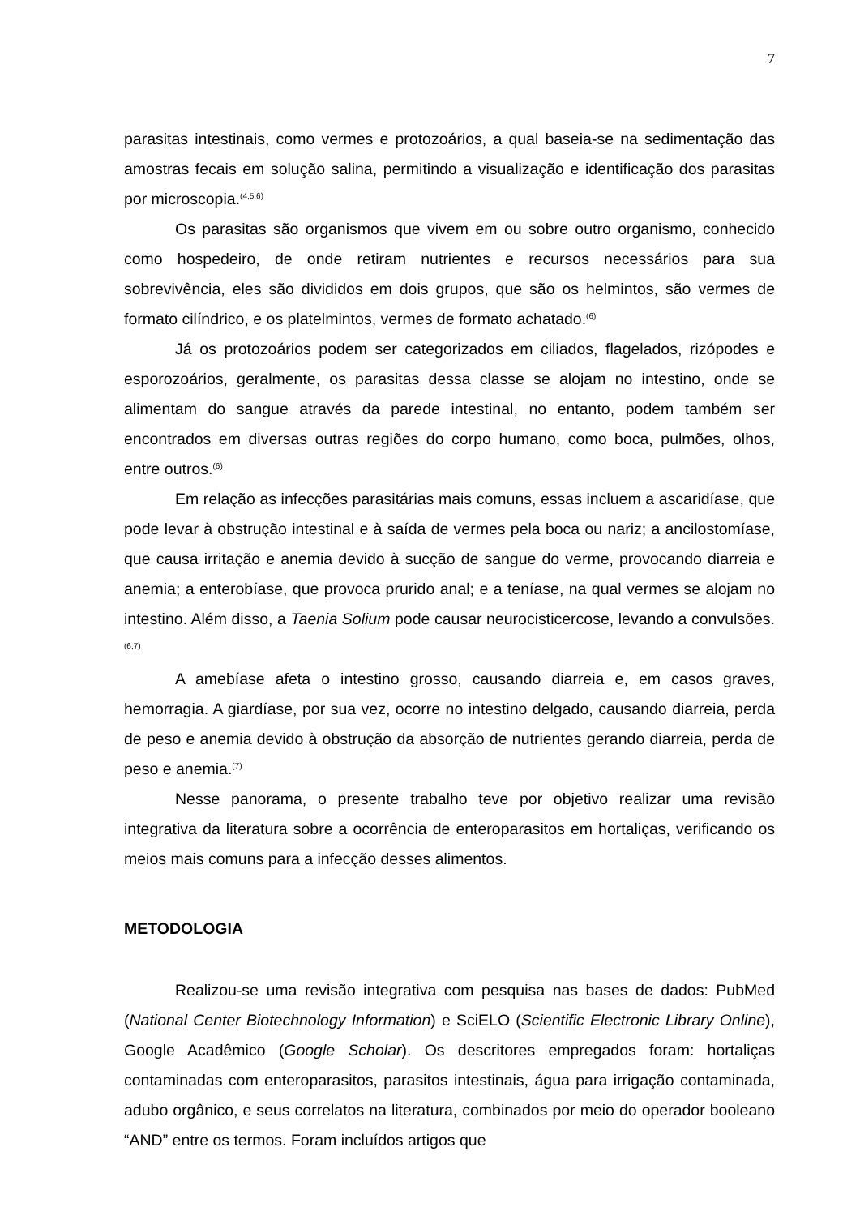7
parasitas intestinais, como vermes e protozoários, a qual baseia-se na sedimentação das amostras fecais em solução salina, permitindo a visualização e identificação dos parasitas por microscopia.<sup>(4,5,6)</sup>
Os parasitas são organismos que vivem em ou sobre outro organismo, conhecido como hospedeiro, de onde retiram nutrientes e recursos necessários para sua sobrevivência, eles são divididos em dois grupos, que são os helmintos, são vermes de formato cilíndrico, e os platelmintos, vermes de formato achatado.<sup>(6)</sup>
Já os protozoários podem ser categorizados em ciliados, flagelados, rizópodes e esporozoários, geralmente, os parasitas dessa classe se alojam no intestino, onde se alimentam do sangue através da parede intestinal, no entanto, podem também ser encontrados em diversas outras regiões do corpo humano, como boca, pulmões, olhos, entre outros.<sup>(6)</sup>
Em relação as infecções parasitárias mais comuns, essas incluem a ascaridíase, que pode levar à obstrução intestinal e à saída de vermes pela boca ou nariz; a ancilostomíase, que causa irritação e anemia devido à sucção de sangue do verme, provocando diarreia e anemia; a enterobíase, que provoca prurido anal; e a teníase, na qual vermes se alojam no intestino. Além disso, a Taenia Solium pode causar neurocisticercose, levando a convulsões.<sup>(6,7)</sup>
A amebíase afeta o intestino grosso, causando diarreia e, em casos graves, hemorragia. A giardíase, por sua vez, ocorre no intestino delgado, causando diarreia, perda de peso e anemia devido à obstrução da absorção de nutrientes gerando diarreia, perda de peso e anemia.<sup>(7)</sup>
Nesse panorama, o presente trabalho teve por objetivo realizar uma revisão integrativa da literatura sobre a ocorrência de enteroparasitos em hortaliças, verificando os meios mais comuns para a infecção desses alimentos.
METODOLOGIA
Realizou-se uma revisão integrativa com pesquisa nas bases de dados: PubMed (National Center Biotechnology Information) e SciELO (Scientific Electronic Library Online), Google Acadêmico (Google Scholar). Os descritores empregados foram: hortaliças contaminadas com enteroparasitos, parasitos intestinais, água para irrigação contaminada, adubo orgânico, e seus correlatos na literatura, combinados por meio do operador booleano “AND” entre os termos. Foram incluídos artigos que